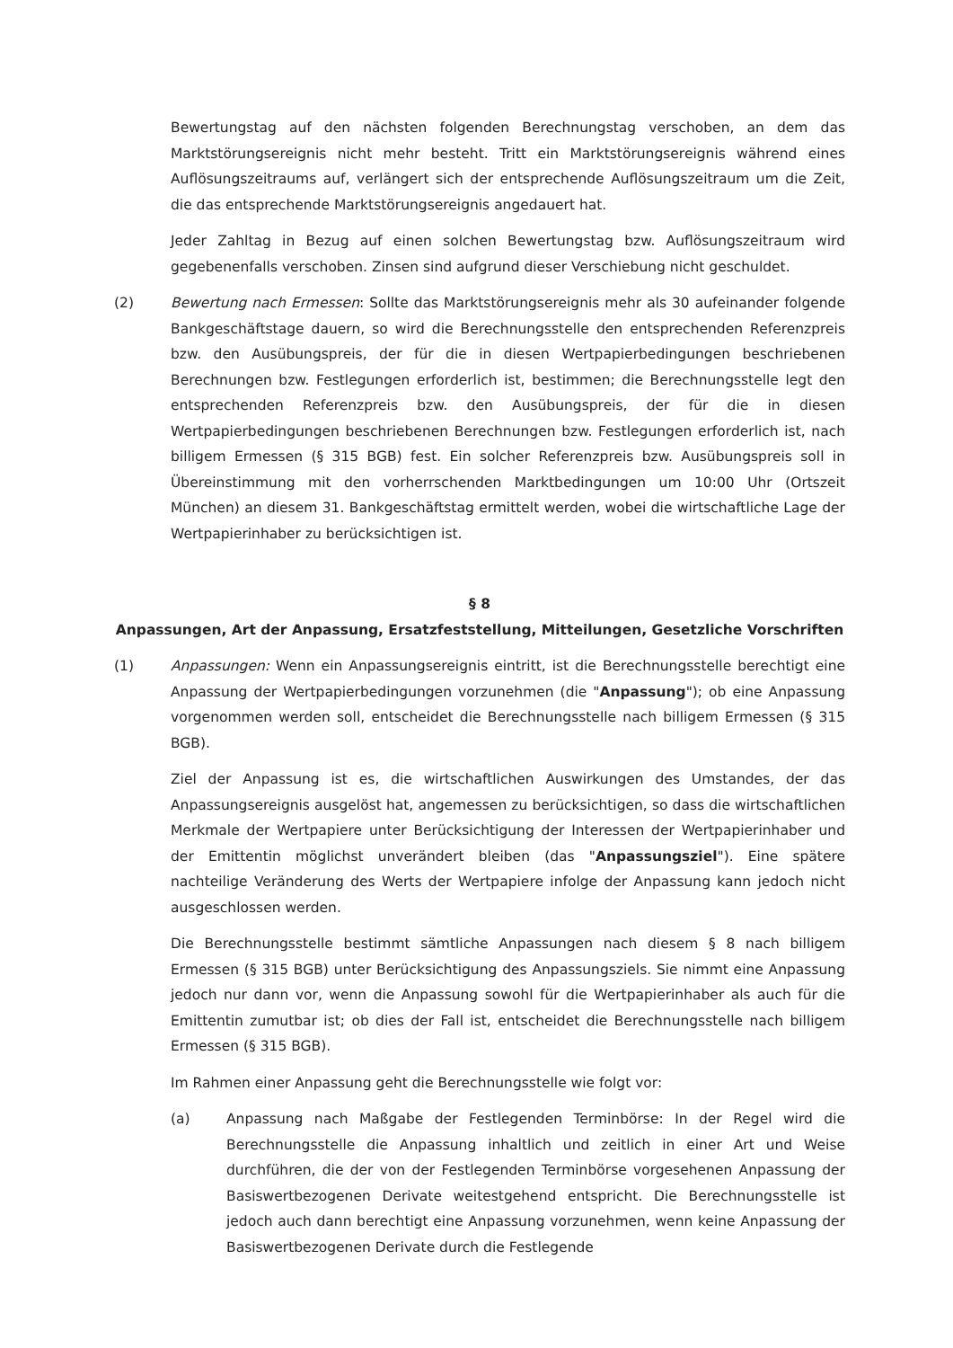Bewertungstag auf den nächsten folgenden Berechnungstag verschoben, an dem das Marktstörungsereignis nicht mehr besteht. Tritt ein Marktstörungsereignis während eines Auflösungszeitraums auf, verlängert sich der entsprechende Auflösungszeitraum um die Zeit, die das entsprechende Marktstörungsereignis angedauert hat.
Jeder Zahltag in Bezug auf einen solchen Bewertungstag bzw. Auflösungszeitraum wird gegebenenfalls verschoben. Zinsen sind aufgrund dieser Verschiebung nicht geschuldet.
(2) Bewertung nach Ermessen: Sollte das Marktstörungsereignis mehr als 30 aufeinander folgende Bankgeschäftstage dauern, so wird die Berechnungsstelle den entsprechenden Referenzpreis bzw. den Ausübungspreis, der für die in diesen Wertpapierbedingungen beschriebenen Berechnungen bzw. Festlegungen erforderlich ist, bestimmen; die Berechnungsstelle legt den entsprechenden Referenzpreis bzw. den Ausübungspreis, der für die in diesen Wertpapierbedingungen beschriebenen Berechnungen bzw. Festlegungen erforderlich ist, nach billigem Ermessen (§ 315 BGB) fest. Ein solcher Referenzpreis bzw. Ausübungspreis soll in Übereinstimmung mit den vorherrschenden Marktbedingungen um 10:00 Uhr (Ortszeit München) an diesem 31. Bankgeschäftstag ermittelt werden, wobei die wirtschaftliche Lage der Wertpapierinhaber zu berücksichtigen ist.
§ 8
Anpassungen, Art der Anpassung, Ersatzfeststellung, Mitteilungen, Gesetzliche Vorschriften
(1) Anpassungen: Wenn ein Anpassungsereignis eintritt, ist die Berechnungsstelle berechtigt eine Anpassung der Wertpapierbedingungen vorzunehmen (die "Anpassung"); ob eine Anpassung vorgenommen werden soll, entscheidet die Berechnungsstelle nach billigem Ermessen (§ 315 BGB).
Ziel der Anpassung ist es, die wirtschaftlichen Auswirkungen des Umstandes, der das Anpassungsereignis ausgelöst hat, angemessen zu berücksichtigen, so dass die wirtschaftlichen Merkmale der Wertpapiere unter Berücksichtigung der Interessen der Wertpapierinhaber und der Emittentin möglichst unverändert bleiben (das "Anpassungsziel"). Eine spätere nachteilige Veränderung des Werts der Wertpapiere infolge der Anpassung kann jedoch nicht ausgeschlossen werden.
Die Berechnungsstelle bestimmt sämtliche Anpassungen nach diesem § 8 nach billigem Ermessen (§ 315 BGB) unter Berücksichtigung des Anpassungsziels. Sie nimmt eine Anpassung jedoch nur dann vor, wenn die Anpassung sowohl für die Wertpapierinhaber als auch für die Emittentin zumutbar ist; ob dies der Fall ist, entscheidet die Berechnungsstelle nach billigem Ermessen (§ 315 BGB).
Im Rahmen einer Anpassung geht die Berechnungsstelle wie folgt vor:
(a) Anpassung nach Maßgabe der Festlegenden Terminbörse: In der Regel wird die Berechnungsstelle die Anpassung inhaltlich und zeitlich in einer Art und Weise durchführen, die der von der Festlegenden Terminbörse vorgesehenen Anpassung der Basiswertbezogenen Derivate weitestgehend entspricht. Die Berechnungsstelle ist jedoch auch dann berechtigt eine Anpassung vorzunehmen, wenn keine Anpassung der Basiswertbezogenen Derivate durch die Festlegende